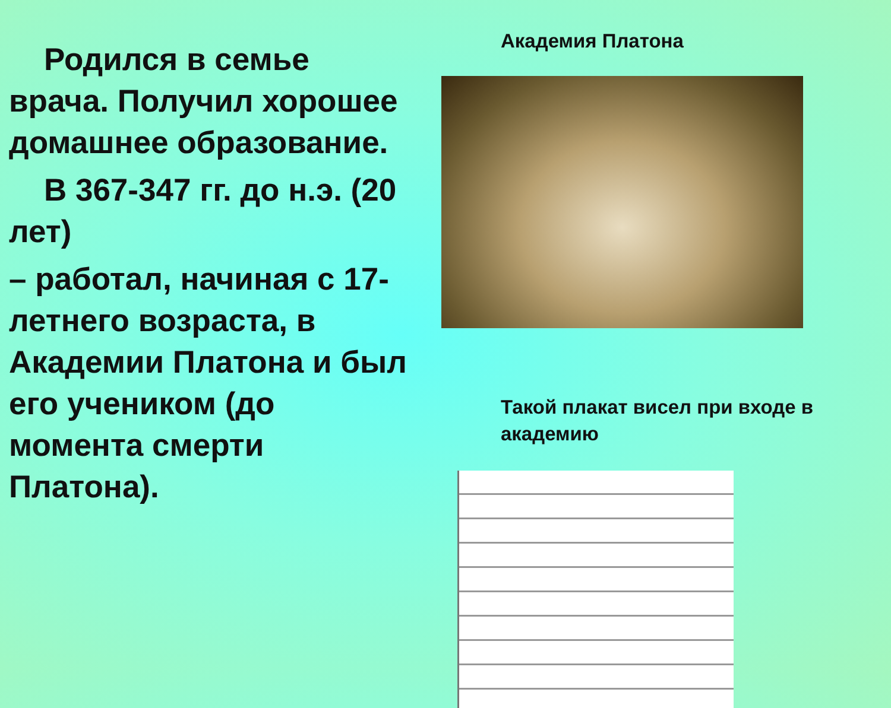Родился в семье врача. Получил хорошее домашнее образование.
В 367-347 гг. до н.э. (20 лет)
– работал, начиная с 17-летнего возраста, в Академии Платона и был его учеником (до момента смерти Платона).
Академия Платона
Такой плакат висел при входе в академию